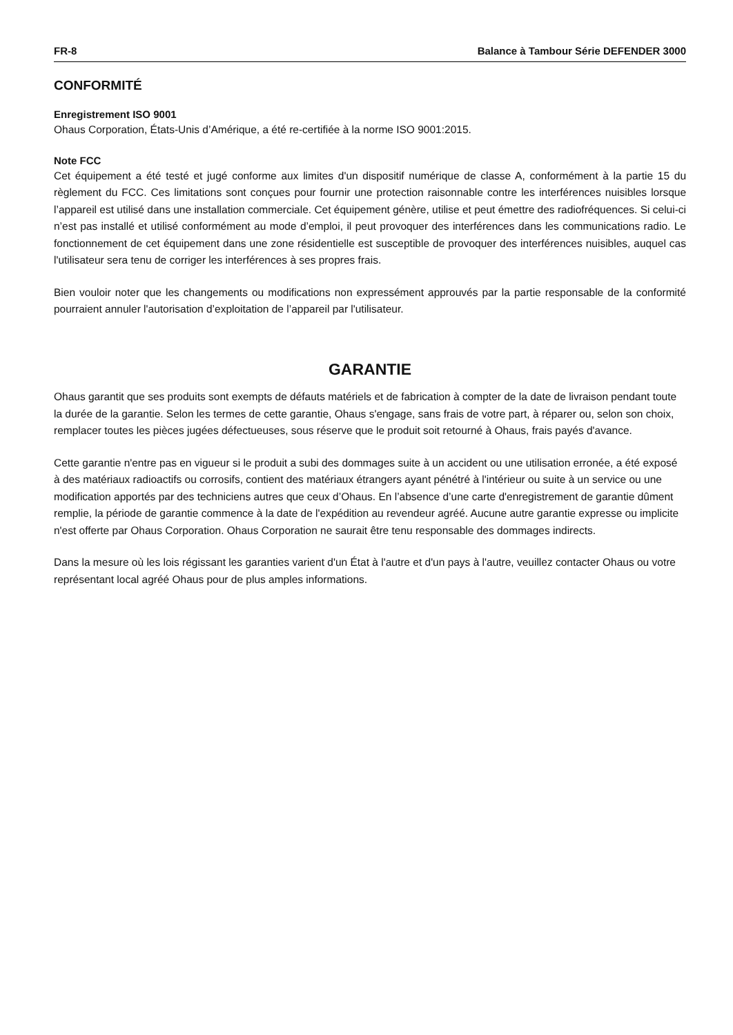FR-8 Balance à Tambour Série DEFENDER 3000
CONFORMITÉ
Enregistrement ISO 9001
Ohaus Corporation, États-Unis d’Amérique, a été re-certifiée à la norme ISO 9001:2015.
Note FCC
Cet équipement a été testé et jugé conforme aux limites d'un dispositif numérique de classe A, conformément à la partie 15 du règlement du FCC. Ces limitations sont conçues pour fournir une protection raisonnable contre les interférences nuisibles lorsque l’appareil est utilisé dans une installation commerciale. Cet équipement génère, utilise et peut émettre des radiofréquences. Si celui-ci n’est pas installé et utilisé conformément au mode d’emploi, il peut provoquer des interférences dans les communications radio. Le fonctionnement de cet équipement dans une zone résidentielle est susceptible de provoquer des interférences nuisibles, auquel cas l'utilisateur sera tenu de corriger les interférences à ses propres frais.
Bien vouloir noter que les changements ou modifications non expressément approuvés par la partie responsable de la conformité pourraient annuler l'autorisation d’exploitation de l’appareil par l'utilisateur.
GARANTIE
Ohaus garantit que ses produits sont exempts de défauts matériels et de fabrication à compter de la date de livraison pendant toute la durée de la garantie. Selon les termes de cette garantie, Ohaus s'engage, sans frais de votre part, à réparer ou, selon son choix, remplacer toutes les pièces jugées défectueuses, sous réserve que le produit soit retourné à Ohaus, frais payés d'avance.
Cette garantie n'entre pas en vigueur si le produit a subi des dommages suite à un accident ou une utilisation erronée, a été exposé à des matériaux radioactifs ou corrosifs, contient des matériaux étrangers ayant pénétré à l'intérieur ou suite à un service ou une modification apportés par des techniciens autres que ceux d’Ohaus. En l’absence d’une carte d'enregistrement de garantie dûment remplie, la période de garantie commence à la date de l'expédition au revendeur agréé. Aucune autre garantie expresse ou implicite n'est offerte par Ohaus Corporation. Ohaus Corporation ne saurait être tenu responsable des dommages indirects.
Dans la mesure où les lois régissant les garanties varient d'un État à l'autre et d'un pays à l'autre, veuillez contacter Ohaus ou votre représentant local agréé Ohaus pour de plus amples informations.